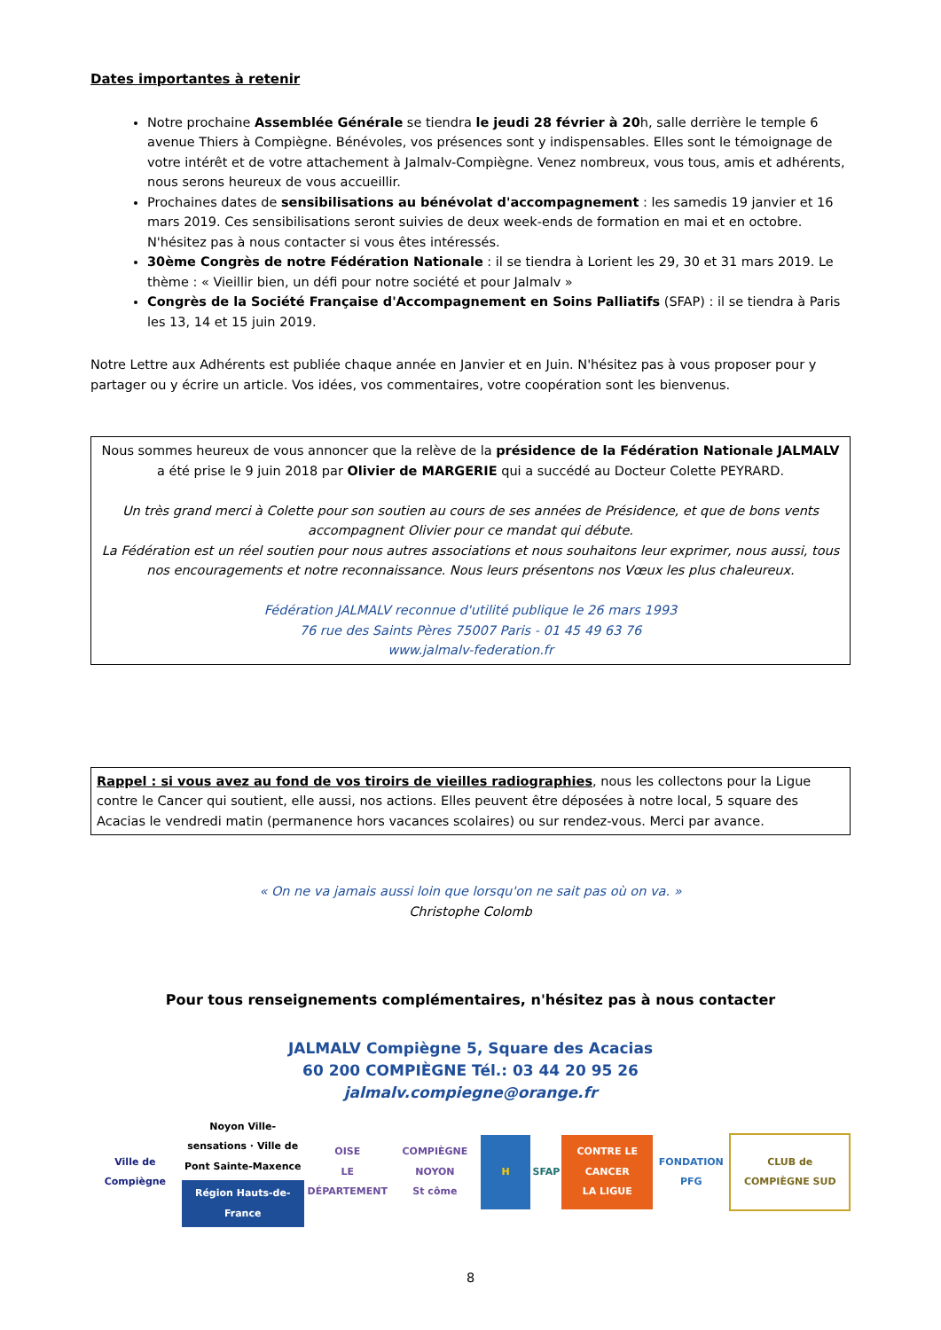Dates importantes à retenir
Notre prochaine Assemblée Générale se tiendra le jeudi 28 février à 20h, salle derrière le temple 6 avenue Thiers à Compiègne. Bénévoles, vos présences sont y indispensables. Elles sont le témoignage de votre intérêt et de votre attachement à Jalmalv-Compiègne. Venez nombreux, vous tous, amis et adhérents, nous serons heureux de vous accueillir.
Prochaines dates de sensibilisations au bénévolat d'accompagnement : les samedis 19 janvier et 16 mars 2019. Ces sensibilisations seront suivies de deux week-ends de formation en mai et en octobre. N'hésitez pas à nous contacter si vous êtes intéressés.
30ème Congrès de notre Fédération Nationale : il se tiendra à Lorient les 29, 30 et 31 mars 2019. Le thème : « Vieillir bien, un défi pour notre société et pour Jalmalv »
Congrès de la Société Française d'Accompagnement en Soins Palliatifs (SFAP) : il se tiendra à Paris les 13, 14 et 15 juin 2019.
Notre Lettre aux Adhérents est publiée chaque année en Janvier et en Juin. N'hésitez pas à vous proposer pour y partager ou y écrire un article. Vos idées, vos commentaires, votre coopération sont les bienvenus.
Nous sommes heureux de vous annoncer que la relève de la présidence de la Fédération Nationale JALMALV a été prise le 9 juin 2018 par Olivier de MARGERIE qui a succédé au Docteur Colette PEYRARD.
Un très grand merci à Colette pour son soutien au cours de ses années de Présidence, et que de bons vents accompagnent Olivier pour ce mandat qui débute.
La Fédération est un réel soutien pour nous autres associations et nous souhaitons leur exprimer, nous aussi, tous nos encouragements et notre reconnaissance. Nous leurs présentons nos Vœux les plus chaleureux.
Fédération JALMALV reconnue d'utilité publique le 26 mars 1993
76 rue des Saints Pères 75007 Paris - 01 45 49 63 76
www.jalmalv-federation.fr
Rappel : si vous avez au fond de vos tiroirs de vieilles radiographies, nous les collectons pour la Ligue contre le Cancer qui soutient, elle aussi, nos actions. Elles peuvent être déposées à notre local, 5 square des Acacias le vendredi matin (permanence hors vacances scolaires) ou sur rendez-vous. Merci par avance.
« On ne va jamais aussi loin que lorsqu'on ne sait pas où on va. »
Christophe Colomb
Pour tous renseignements complémentaires, n'hésitez pas à nous contacter
JALMALV Compiègne 5, Square des Acacias
60 200 COMPIÈGNE Tél.: 03 44 20 95 26
jalmalv.compiegne@orange.fr
Ville de Compiègne
Noyon Ville-sensations · Ville de Pont Sainte-Maxence
Région Hauts-de-France
OISE
LE DÉPARTEMENT
COMPIÈGNE NOYON
St côme
H SFAP
CONTRE LE CANCER
LA LIGUE
FONDATION PFG CLUB de COMPIÈGNE SUD
8